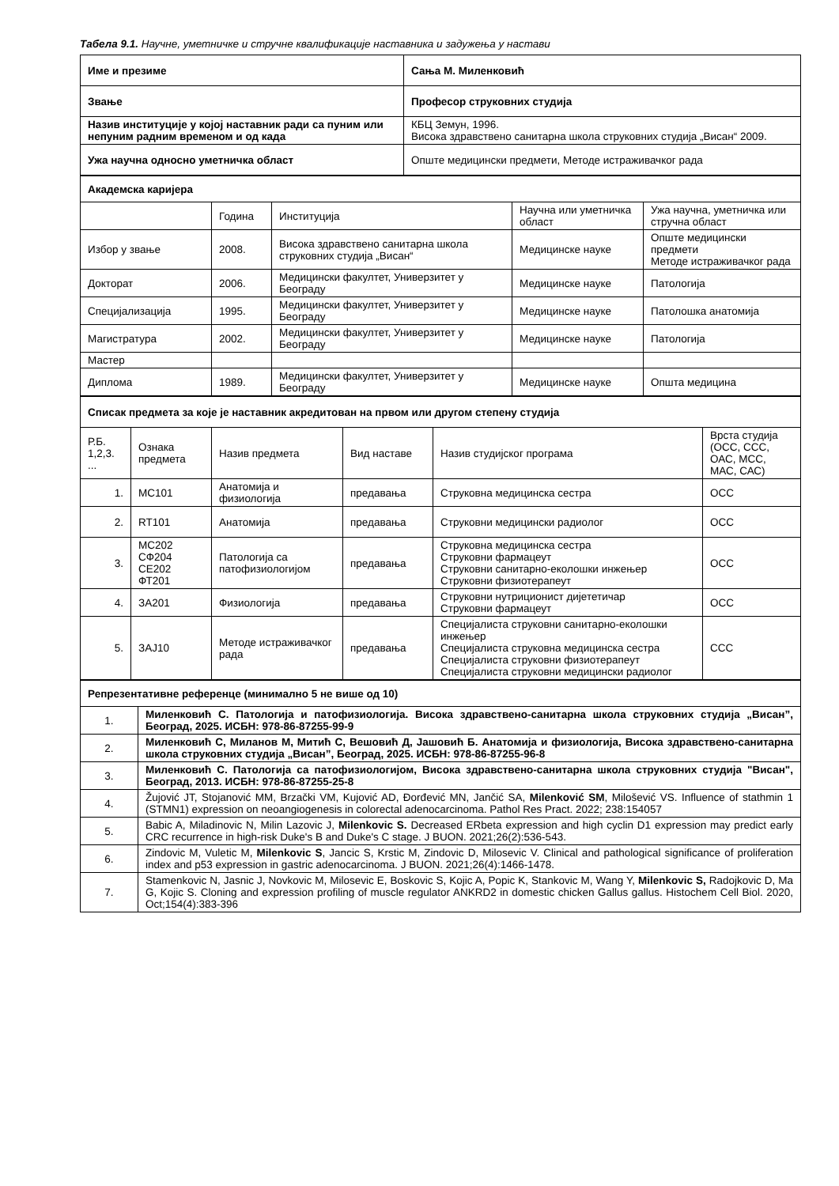Табела 9.1. Научне, уметничке и стручне квалификације наставника и задужења у настави
| Име и презиме | Сања М. Миленковић |
| Звање | Професор струковних студија |
| Назив институције у којој наставник ради са пуним или непуним радним временом и од када | КБЦ Земун, 1996. Висока здравствено санитарна школа струковних студија „Висан“ 2009. |
| Ужа научна односно уметничка област | Опште медицински предмети, Методе истраживачког рада |
| Академска каријера | | | | |
| | Година | Институција | Научна или уметничка област | Ужа научна, уметничка или стручна област |
| Избор у звање | 2008. | Висока здравствено санитарна школа струковних студија „Висан“ | Медицинске науке | Опште медицински предмети Методе истраживачког рада |
| Докторат | 2006. | Медицински факултет, Универзитет у Београду | Медицинске науке | Патологија |
| Специјализација | 1995. | Медицински факултет, Универзитет у Београду | Медицинске науке | Патолошка анатомија |
| Магистратура | 2002. | Медицински факултет, Универзитет у Београду | Медицинске науке | Патологија |
| Мастер | | | | |
| Диплома | 1989. | Медицински факултет, Универзитет у Београду | Медицинске науке | Општа медицина |
| Списак предмета за које је наставник акредитован на првом или другом степену студија | | | | | |
| Р.Б. 1,2,3. ... | Ознака предмета | Назив предмета | Вид наставе | Назив студијског програма | Врста студија (ОСС, ССС, ОАС, МСС, МАС, САС) |
| 1. | МС101 | Анатомија и физиологија | предавања | Струковна медицинска сестра | ОСС |
| 2. | RT101 | Анатомија | предавања | Струковни медицински радиолог | ОСС |
| 3. | МС202 СФ204 СЕ202 ФТ201 | Патологија са патофизиологијом | предавања | Струковна медицинска сестра Струковни фармацеут Струковни санитарно-еколошки инжењер Струковни физиотерапеут | ОСС |
| 4. | ЗА201 | Физиологија | предавања | Струковни нутриционист дијететичар Струковни фармацеут | ОСС |
| 5. | ЗАЈ10 | Методе истраживачког рада | предавања | Специјалиста струковни санитарно-еколошки инжењер Специјалиста струковна медицинска сестра Специјалиста струковни физиотерапеут Специјалиста струковни медицински радиолог | ССС |
| Репрезентативне референце (минимално 5 не више од 10) | |
| 1. | Миленковић С. Патологија и патофизиологија. Висока здравствено-санитарна школа струковних студија „Висан”, Београд, 2025. ИСБН: 978-86-87255-99-9 |
| 2. | Миленковић С, Миланов М, Митић С, Вешовић Д, Јашовић Б. Анатомија и физиологија, Висока здравствено-санитарна школа струковних студија „Висан”, Београд, 2025. ИСБН: 978-86-87255-96-8 |
| 3. | Миленковић С. Патологија са патофизиологијом, Висока здравствено-санитарна школа струковних студија "Висан", Београд, 2013. ИСБН: 978-86-87255-25-8 |
| 4. | Žujović JT, Stojanović MM, Brzački VM, Kujović AD, Đorđević MN, Jančić SA, Milenković SM , Milošević VS. Influence of stathmin 1 (STMN1) expression on neoangiogenesis in colorectal adenocarcinoma. Pathol Res Pract. 2022; 238:154057 |
| 5. | Babic A, Miladinovic N, Milin Lazovic J, Milenkovic S. Decreased ERbeta expression and high cyclin D1 expression may predict early CRC recurrence in high-risk Duke's B and Duke's C stage. J BUON. 2021;26(2):536-543. |
| 6. | Zindovic M, Vuletic M, Milenkovic S , Jancic S, Krstic M, Zindovic D, Milosevic V. Clinical and pathological significance of proliferation index and p53 expression in gastric adenocarcinoma. J BUON. 2021;26(4):1466-1478. |
| 7. | Stamenkovic N, Jasnic J, Novkovic M, Milosevic E, Boskovic S, Kojic A, Popic K, Stankovic M, Wang Y, Milenkovic S, Radojkovic D, Ma G, Kojic S. Cloning and expression profiling of muscle regulator ANKRD2 in domestic chicken Gallus gallus. Histochem Cell Biol. 2020, Oct;154(4):383-396 |